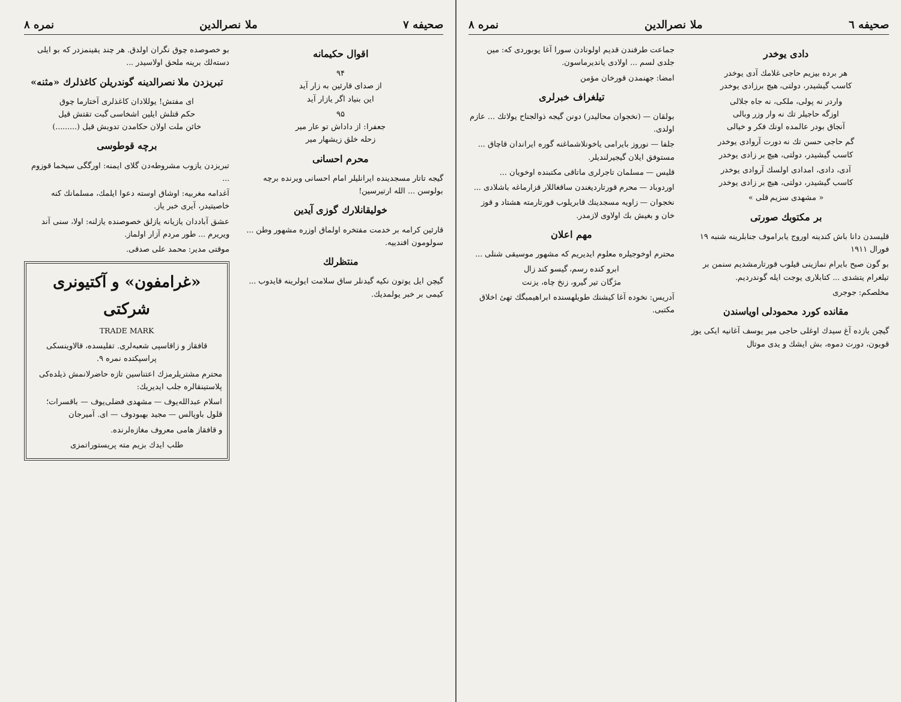صحیفه ٦ ملا نصرالدین نمره ۸
دادی یوخدر
هر برده بیزیم حاجی غلامك آدی یوخدر
کاسب گیشیدر، دولتی، هیچ برزادی یوخدر
واردر نه پولی، ملکی، نه جاه جلالی
اوزگه حاجیلر تك نه وار وزر وبالی
آنجاق بودر عالمده اونك فکر و خیالی
گم حاجی حسن تك نه دورت آروادی یوخدر
کاسب گیشیدر، دولتی، هیچ بر زادی یوخدر
آدی، دادی، امدادی اولسك آروادی یوخدر
کاسب گیشیدر، دولتی، هیچ بر زادی یوخدر
« مشهدی سزیم قلی »
بر مکتوبك صورتی
قلیسدن دانا باش کندینه اوروج یابراموف جنابلرینه شنبه ۱۹ فورال ۱۹۱۱
بو گون صبح بایرام نمازینی قیلوب قورتارمشدیم سنمن بر تیلغرام یتشدی ... کتابلاری یوجت ایله گوندردیم.
مخلصکم: جوجری
مقانده کورد محمودلی اویاسندن
گیچن یازده آغ سیدك اوغلی حاجی میر یوسف آغانیه ایکی یوز قویون، دورت دموه، بش ایشك و یدی موتال
جماعت طرفندن قدیم اولونادن سورا آغا یوبوردی که: مین جلدی لسم ... اولادی یاندیرماسون.
امضا: جهنمدن قورخان مؤمن
تیلغراف خبرلری
بولقان — (نخجوان محالیدر) دونن گیجه ذوالجناح یولاتك ... عازم اولدی.
جلفا — نوروز بایرامی یاخونلاشماغنه گوره ایراندان قاچاق ... مستوفق ایلان گیجیرلندیلر.
قلیس — مسلمان تاجرلری ماتاقی مکتبنده اوخویان ...
اوردوباد — محرم قورتاردیغندن ساقغاللار قزارماغه باشلادی ...
نخجوان — زاویه مسجدینك قابریلوب قورتارمته هشتاد و قوز خان و بغیش بك اولاوی لازمدر.
مهم اعلان
محترم اوخوجیلره معلوم ایدیریم که مشهور موسیقی شنلی ...
ابرو کنده رسم، گیسو کند زال
مژگان تیر گیرو، زنخ چاه، یزنت
آدریس: نخوده آغا کیشنك طویلهسنده ابراهیمبگك تهئ اخلاق مکتبی.
صحیفه ٧ ملا نصرالدین نمره ۸
اقوال حکیمانه
۹۴
از صدای قارئین به زار آید
این بنیاد اگر یازار آید
۹۵
جعفرا: از داداش تو عار میر
زحله خلق زیشهار میر
محرم احسانی
گیجه تاتار مسجدینده ایرانلیلر امام احسانی ویرنده برچه بولوسن ... الله ارتیرسین!
خولیقانلارك گوزی آیدین
قارئین کرامه بر خدمت مفتخره اولماق اوزره مشهور وطن ... سولومون افندییه.
منتظرلك
گیچن ایل یوتون نکیه گیدنلر ساق سلامت ایولرینه قایدوب ... کیمی بر خبر یولمدیك.
بو خصوصده چوق نگران اولدق. هر چند یقینمزدر که بو ایلی دسته‌لك برینه ملحق اولاسیدر ...
تبریزدن ملا نصرالدینه گوندریلن کاغذلرك «مثنه»
ای مفتش! یوللادان کاغذلری آختارما چوق
حکم قتلش ایلین اشخاسی گبت تقتش قیل
خائن ملت اولان حکامدن تدویش قیل (.........)
برچه قوطوسی
تبریزدن یازوب مشروطه‌دن گلای ایمنه: اورگگی سیخما قوزوم ...
آغدامه مغربیه: اوشاق اوسته دعوا ایلمك، مسلمانك کنه خاصیتیدر، آیری خبر یاز.
عشق آباددان یازیانه یازلق خصوصنده یازلنه: اولا، سنی آند ویریرم ... طور مردم آزار اولماز.
موقتی مدیر: محمد علی صدقی.
«غرامفون» و آکتیونری شرکتی
TRADE MARK
قافقاز و زاقاسپی شعبه‌لری. تفلیسده، قالاوینسکی پراسپکتده نمره ۹.
محترم مشتریلرمزك اعتناسین تازه حاضرلانمش ذیلده‌کی پلاستینقالره جلب ایدیریك:
اسلام عبدالله‌یوف — مشهدی فضلی‌یوف — باقسرات؛ قلول باوپالس — مجید بهبودوف — ای. آمیرجان
و قافقاز هامی معروف مغازه‌لرنده.
طلب ایدك بزیم مته پریستوراتمزی